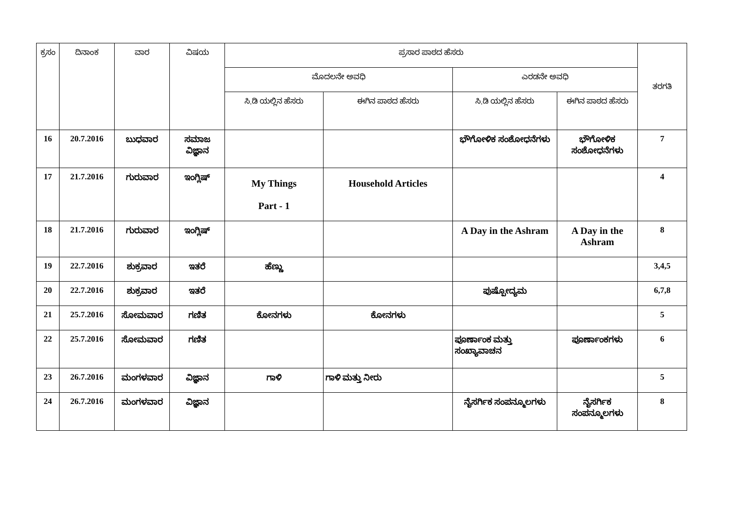| ಕ್ರಸಂ | ದಿನಾಂಕ | ವಾರ | ವಿಷಯ | ಪ್ರಸಾರ ಪಾಠದ ಹೆಸರು | | | | ತರಗತಿ |
| --- | --- | --- | --- | --- | --- | --- | --- | --- |
| | | | | ಮೊದಲನೇ ಅವಧಿ | | ಎರಡನೇ ಅವಧಿ | | |
| | | | | ಸಿ.ಡಿ ಯಲ್ಲಿನ ಹೆಸರು | ಈಗಿನ ಪಾಠದ ಹೆಸರು | ಸಿ.ಡಿ ಯಲ್ಲಿನ ಹೆಸರು | ಈಗಿನ ಪಾಠದ ಹೆಸರು | |
| 16 | 20.7.2016 | ಬುಧವಾರ | ಸಮಾಜ ವಿಜ್ಞಾನ | | | ಭೌಗೋಳಿಕ ಸಂಶೋಧನೆಗಳು | ಭೌಗೋಳಿಕ ಸಂಶೋಧನೆಗಳು | 7 |
| 17 | 21.7.2016 | ಗುರುವಾರ | ಇಂಗ್ಲಿಷ್ | My Things Part - 1 | Household Articles | | | 4 |
| 18 | 21.7.2016 | ಗುರುವಾರ | ಇಂಗ್ಲಿಷ್ | | | A Day in the Ashram | A Day in the Ashram | 8 |
| 19 | 22.7.2016 | ಶುಕ್ರವಾರ | ಇತರೆ | ಹೆಣ್ಣು | | | | 3,4,5 |
| 20 | 22.7.2016 | ಶುಕ್ರವಾರ | ಇತರೆ | | | ಪುಷ್ಪೋದ್ಯಮ | | 6,7,8 |
| 21 | 25.7.2016 | ಸೋಮವಾರ | ಗಣಿತ | ಕೋನಗಳು | ಕೋನಗಳು | | | 5 |
| 22 | 25.7.2016 | ಸೋಮವಾರ | ಗಣಿತ | | | ಪೂರ್ಣಾಂಕ ಮತ್ತು ಸಂಖ್ಯಾವಾಚನ | ಪೂರ್ಣಾಂಕಗಳು | 6 |
| 23 | 26.7.2016 | ಮಂಗಳವಾರ | ವಿಜ್ಞಾನ | ಗಾಳಿ | ಗಾಳಿ ಮತ್ತು ನೀರು | | | 5 |
| 24 | 26.7.2016 | ಮಂಗಳವಾರ | ವಿಜ್ಞಾನ | | | ನೈಸರ್ಗಿಕ ಸಂಪನ್ಮೂಲಗಳು | ನೈಸರ್ಗಿಕ ಸಂಪನ್ಮೂಲಗಳು | 8 |